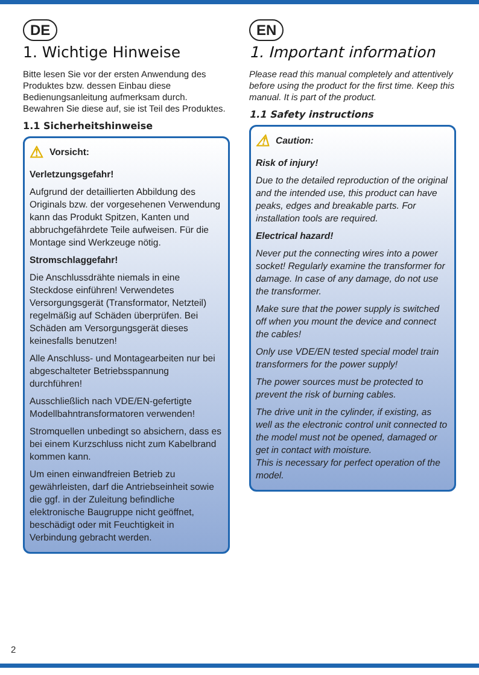DE
1. Wichtige Hinweise
Bitte lesen Sie vor der ersten Anwendung des Produktes bzw. dessen Einbau diese Bedienungsanleitung aufmerksam durch. Bewahren Sie diese auf, sie ist Teil des Produktes.
1.1 Sicherheitshinweise
⚠ Vorsicht:
Verletzungsgefahr!
Aufgrund der detaillierten Abbildung des Originals bzw. der vorgesehenen Verwendung kann das Produkt Spitzen, Kanten und abbruchgefährdete Teile aufweisen. Für die Montage sind Werkzeuge nötig.
Stromschlaggefahr!
Die Anschlussdrähte niemals in eine Steckdose einführen! Verwendetes Versorgungsgerät (Transformator, Netzteil) regelmäßig auf Schäden überprüfen. Bei Schäden am Versorgungsgerät dieses keinesfalls benutzen!
Alle Anschluss- und Montagearbeiten nur bei abgeschalteter Betriebsspannung durchführen!
Ausschließlich nach VDE/EN-gefertigte Modellbahntransformatoren verwenden!
Stromquellen unbedingt so absichern, dass es bei einem Kurzschluss nicht zum Kabelbrand kommen kann.
Um einen einwandfreien Betrieb zu gewährleisten, darf die Antriebseinheit sowie die ggf. in der Zuleitung befindliche elektronische Baugruppe nicht geöffnet, beschädigt oder mit Feuchtigkeit in Verbindung gebracht werden.
EN
1. Important information
Please read this manual completely and attentively before using the product for the first time. Keep this manual. It is part of the product.
1.1 Safety instructions
⚠ Caution:
Risk of injury!
Due to the detailed reproduction of the original and the intended use, this product can have peaks, edges and breakable parts. For installation tools are required.
Electrical hazard!
Never put the connecting wires into a power socket! Regularly examine the transformer for damage. In case of any damage, do not use the transformer.
Make sure that the power supply is switched off when you mount the device and connect the cables!
Only use VDE/EN tested special model train transformers for the power supply!
The power sources must be protected to prevent the risk of burning cables.
The drive unit in the cylinder, if existing, as well as the electronic control unit connected to the model must not be opened, damaged or get in contact with moisture.
This is necessary for perfect operation of the model.
2